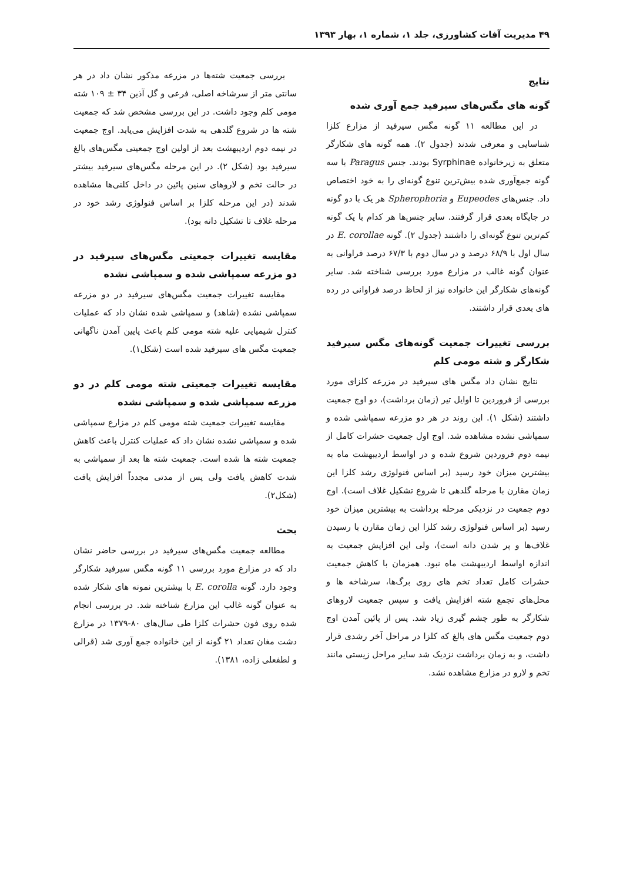۴۹ مدیریت آفات کشاورزی، جلد ۱، شماره ۱، بهار ۱۳۹۳
نتایج
گونه های مگس‌های سیرفید جمع آوری شده
در این مطالعه ۱۱ گونه مگس سیرفید از مزارع کلزا شناسایی و معرفی شدند (جدول ۲). همه گونه های شکارگر متعلق به زیرخانواده Syrphinae بودند. جنس Paragus با سه گونه جمع‌آوری شده بیش‌ترین تنوع گونه‌ای را به خود اختصاص داد. جنس‌های Eupeodes و Spherophoria هر یک با دو گونه در جایگاه بعدی قرار گرفتند. سایر جنس‌ها هر کدام با یک گونه کم‌ترین تنوع گونه‌ای را داشتند (جدول ۲). گونه E. corollae در سال اول با ۶۸/۹ درصد و در سال دوم با ۶۷/۳ درصد فراوانی به عنوان گونه غالب در مزارع مورد بررسی شناخته شد. سایر گونه‌های شکارگر این خانواده نیز از لحاظ درصد فراوانی در رده های بعدی قرار داشتند.
بررسی تغییرات جمعیت گونه‌های مگس سیرفید شکارگر و شته مومی کلم
نتایج نشان داد مگس های سیرفید در مزرعه کلزای مورد بررسی از فروردین تا اوایل تیر (زمان برداشت)، دو اوج جمعیت داشتند (شکل ۱). این روند در هر دو مزرعه سمپاشی شده و سمپاشی نشده مشاهده شد. اوج اول جمعیت حشرات کامل از نیمه دوم فروردین شروع شده و در اواسط اردیبهشت ماه به بیشترین میزان خود رسید (بر اساس فنولوژی رشد کلزا این زمان مقارن با مرحله گلدهی تا شروع تشکیل غلاف است). اوج دوم جمعیت در نزدیکی مرحله برداشت به بیشترین میزان خود رسید (بر اساس فنولوژی رشد کلزا این زمان مقارن با رسیدن غلاف‌ها و پر شدن دانه است)، ولی این افزایش جمعیت به اندازه اواسط اردیبهشت ماه نبود. همزمان با کاهش جمعیت حشرات کامل تعداد تخم های روی برگ‌ها، سرشاخه ها و محل‌های تجمع شته افزایش یافت و سپس جمعیت لاروهای شکارگر به طور چشم گیری زیاد شد. پس از پائین آمدن اوج دوم جمعیت مگس های بالغ که کلزا در مراحل آخر رشدی قرار داشت، و به زمان برداشت نزدیک شد سایر مراحل زیستی مانند تخم و لارو در مزارع مشاهده نشد.
بررسی جمعیت شته‌ها در مزرعه مذکور نشان داد در هر سانتی متر از سرشاخه اصلی، فرعی و گل آذین ۳۴ ± ۱۰۹ شته مومی کلم وجود داشت. در این بررسی مشخص شد که جمعیت شته ها در شروع گلدهی به شدت افزایش می‌یابد. اوج جمعیت در نیمه دوم اردیبهشت بعد از اولین اوج جمعیتی مگس‌های بالغ سیرفید بود (شکل ۲). در این مرحله مگس‌های سیرفید بیشتر در حالت تخم و لاروهای سنین پائین در داخل کلنی‌ها مشاهده شدند (در این مرحله کلزا بر اساس فنولوژی رشد خود در مرحله غلاف تا تشکیل دانه بود).
مقایسه تغییرات جمعیتی مگس‌های سیرفید در دو مزرعه سمپاشی شده و سمپاشی نشده
مقایسه تغییرات جمعیت مگس‌های سیرفید در دو مزرعه سمپاشی نشده (شاهد) و سمپاشی شده نشان داد که عملیات کنترل شیمیایی علیه شته مومی کلم باعث پایین آمدن ناگهانی جمعیت مگس های سیرفید شده است (شکل۱).
مقایسه تغییرات جمعیتی شته مومی کلم در دو مزرعه سمپاشی شده و سمپاشی نشده
مقایسه تغییرات جمعیت شته مومی کلم در مزارع سمپاشی شده و سمپاشی نشده نشان داد که عملیات کنترل باعث کاهش جمعیت شته ها شده است. جمعیت شته ها بعد از سمپاشی به شدت کاهش یافت ولی پس از مدتی مجدداً افزایش یافت (شکل۲).
بحث
مطالعه جمعیت مگس‌های سیرفید در بررسی حاضر نشان داد که در مزارع مورد بررسی ۱۱ گونه مگس سیرفید شکارگر وجود دارد. گونه E. corolla با بیشترین نمونه های شکار شده به عنوان گونه غالب این مزارع شناخته شد. در بررسی انجام شده روی فون حشرات کلزا طی سال‌های ۸۰-۱۳۷۹ در مزارع دشت مغان تعداد ۲۱ گونه از این خانواده جمع آوری شد (قرالی و لطفعلی زاده، ۱۳۸۱).